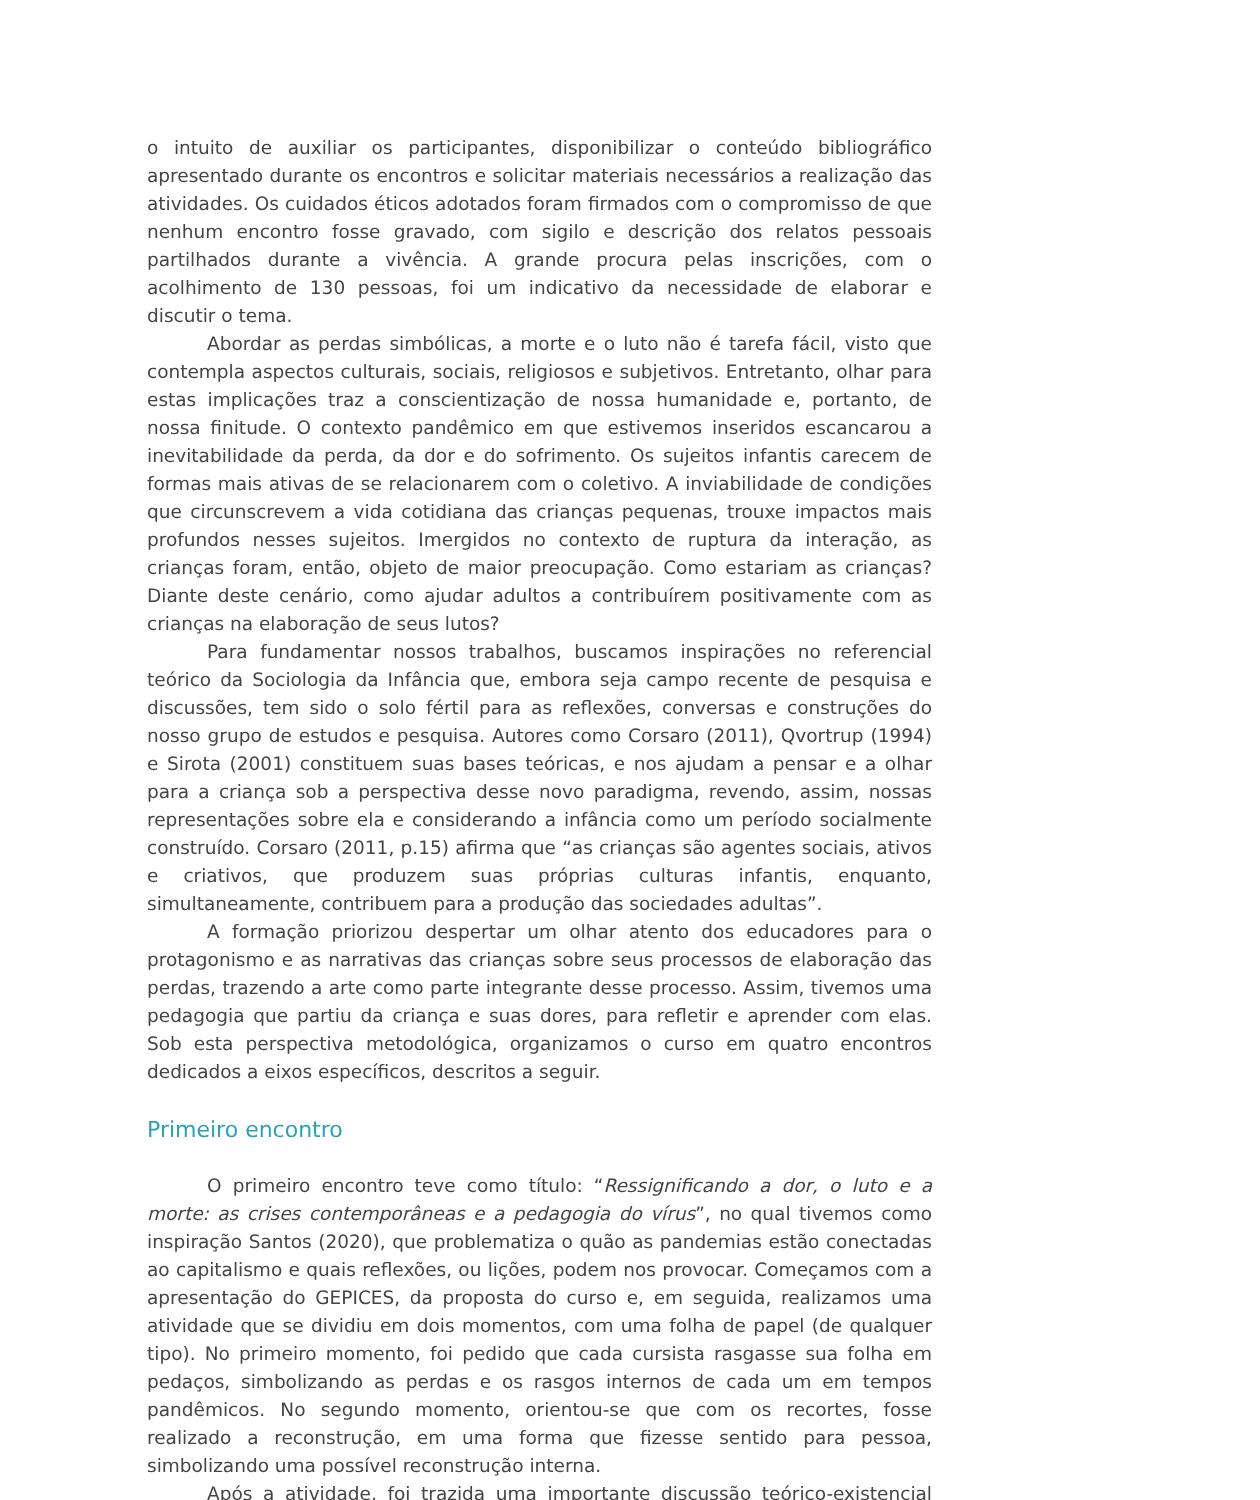o intuito de auxiliar os participantes, disponibilizar o conteúdo bibliográfico apresentado durante os encontros e solicitar materiais necessários a realização das atividades. Os cuidados éticos adotados foram firmados com o compromisso de que nenhum encontro fosse gravado, com sigilo e descrição dos relatos pessoais partilhados durante a vivência. A grande procura pelas inscrições, com o acolhimento de 130 pessoas, foi um indicativo da necessidade de elaborar e discutir o tema.
Abordar as perdas simbólicas, a morte e o luto não é tarefa fácil, visto que contempla aspectos culturais, sociais, religiosos e subjetivos. Entretanto, olhar para estas implicações traz a conscientização de nossa humanidade e, portanto, de nossa finitude. O contexto pandêmico em que estivemos inseridos escancarou a inevitabilidade da perda, da dor e do sofrimento. Os sujeitos infantis carecem de formas mais ativas de se relacionarem com o coletivo. A inviabilidade de condições que circunscrevem a vida cotidiana das crianças pequenas, trouxe impactos mais profundos nesses sujeitos. Imergidos no contexto de ruptura da interação, as crianças foram, então, objeto de maior preocupação. Como estariam as crianças? Diante deste cenário, como ajudar adultos a contribuírem positivamente com as crianças na elaboração de seus lutos?
Para fundamentar nossos trabalhos, buscamos inspirações no referencial teórico da Sociologia da Infância que, embora seja campo recente de pesquisa e discussões, tem sido o solo fértil para as reflexões, conversas e construções do nosso grupo de estudos e pesquisa. Autores como Corsaro (2011), Qvortrup (1994) e Sirota (2001) constituem suas bases teóricas, e nos ajudam a pensar e a olhar para a criança sob a perspectiva desse novo paradigma, revendo, assim, nossas representações sobre ela e considerando a infância como um período socialmente construído. Corsaro (2011, p.15) afirma que “as crianças são agentes sociais, ativos e criativos, que produzem suas próprias culturas infantis, enquanto, simultaneamente, contribuem para a produção das sociedades adultas”.
A formação priorizou despertar um olhar atento dos educadores para o protagonismo e as narrativas das crianças sobre seus processos de elaboração das perdas, trazendo a arte como parte integrante desse processo. Assim, tivemos uma pedagogia que partiu da criança e suas dores, para refletir e aprender com elas. Sob esta perspectiva metodológica, organizamos o curso em quatro encontros dedicados a eixos específicos, descritos a seguir.
Primeiro encontro
O primeiro encontro teve como título: “Ressignificando a dor, o luto e a morte: as crises contemporâneas e a pedagogia do vírus”, no qual tivemos como inspiração Santos (2020), que problematiza o quão as pandemias estão conectadas ao capitalismo e quais reflexões, ou lições, podem nos provocar. Começamos com a apresentação do GEPICES, da proposta do curso e, em seguida, realizamos uma atividade que se dividiu em dois momentos, com uma folha de papel (de qualquer tipo). No primeiro momento, foi pedido que cada cursista rasgasse sua folha em pedaços, simbolizando as perdas e os rasgos internos de cada um em tempos pandêmicos. No segundo momento, orientou-se que com os recortes, fosse realizado a reconstrução, em uma forma que fizesse sentido para pessoa, simbolizando uma possível reconstrução interna.
Após a atividade, foi trazida uma importante discussão teórico-existencial